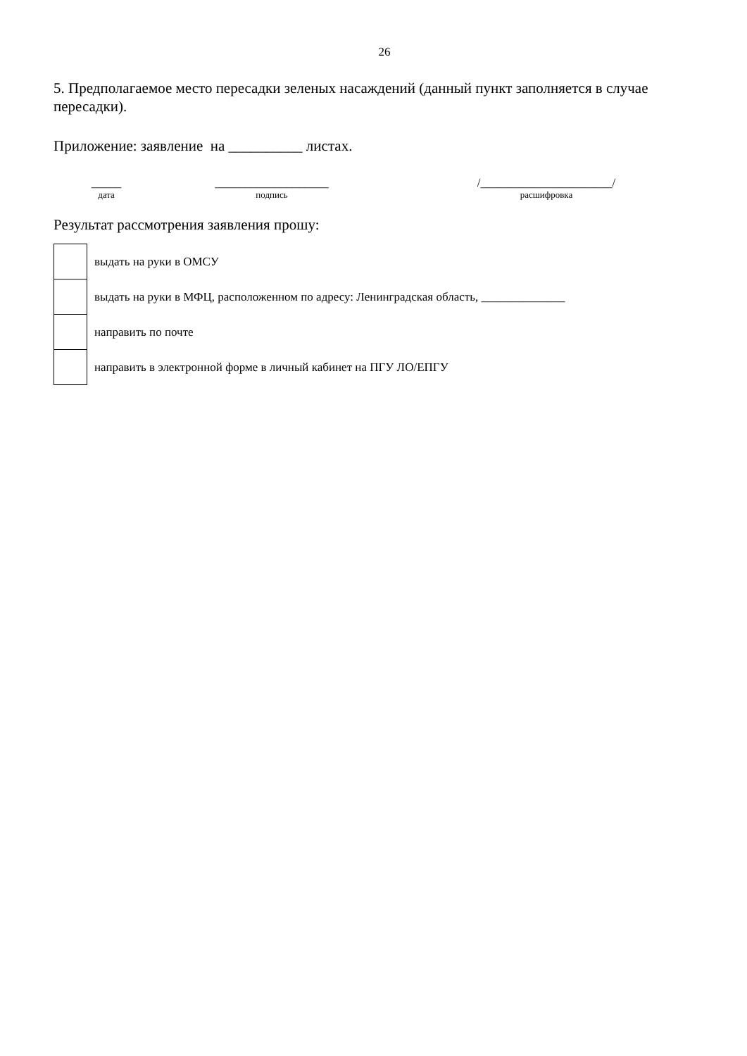26
5. Предполагаемое место пересадки зеленых насаждений (данный пункт заполняется в случае пересадки).
Приложение: заявление на __________ листах.
_____
дата
___________________
подпись
/______________________/
расшифровка
Результат рассмотрения заявления прошу:
| | выдать на руки в ОМСУ |
| | выдать на руки в МФЦ, расположенном по адресу: Ленинградская область, ______________ |
| | направить по почте |
| | направить в электронной форме в личный кабинет на ПГУ ЛО/ЕПГУ |